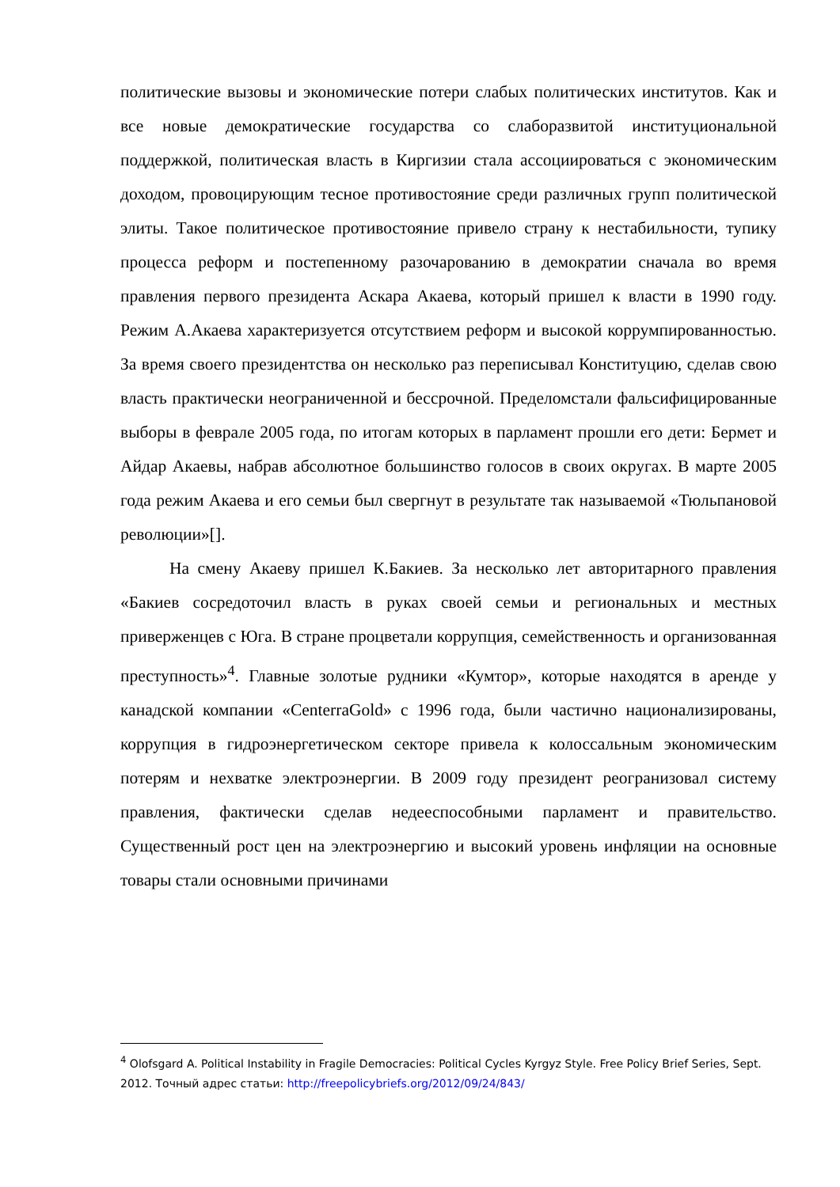политические вызовы и экономические потери слабых политических институтов. Как и все новые демократические государства со слаборазвитой институциональной поддержкой, политическая власть в Киргизии стала ассоциироваться с экономическим доходом, провоцирующим тесное противостояние среди различных групп политической элиты. Такое политическое противостояние привело страну к нестабильности, тупику процесса реформ и постепенному разочарованию в демократии сначала во время правления первого президента Аскара Акаева, который пришел к власти в 1990 году. Режим А.Акаева характеризуется отсутствием реформ и высокой коррумпированностью. За время своего президентства он несколько раз переписывал Конституцию, сделав свою власть практически неограниченной и бессрочной. Пределомстали фальсифицированные выборы в феврале 2005 года, по итогам которых в парламент прошли его дети: Бермет и Айдар Акаевы, набрав абсолютное большинство голосов в своих округах. В марте 2005 года режим Акаева и его семьи был свергнут в результате так называемой «Тюльпановой революции»[].
На смену Акаеву пришел К.Бакиев. За несколько лет авторитарного правления «Бакиев сосредоточил власть в руках своей семьи и региональных и местных приверженцев с Юга. В стране процветали коррупция, семейственность и организованная преступность»<sup>4</sup>. Главные золотые рудники «Кумтор», которые находятся в аренде у канадской компании «CenterraGold» с 1996 года, были частично национализированы, коррупция в гидроэнергетическом секторе привела к колоссальным экономическим потерям и нехватке электроэнергии. В 2009 году президент реогранизовал систему правления, фактически сделав недееспособными парламент и правительство. Существенный рост цен на электроэнергию и высокий уровень инфляции на основные товары стали основными причинами
<sup>4</sup> Olofsgard A. Political Instability in Fragile Democracies: Political Cycles Kyrgyz Style. Free Policy Brief Series, Sept. 2012. Точный адрес статьи: http://freepolicybriefs.org/2012/09/24/843/